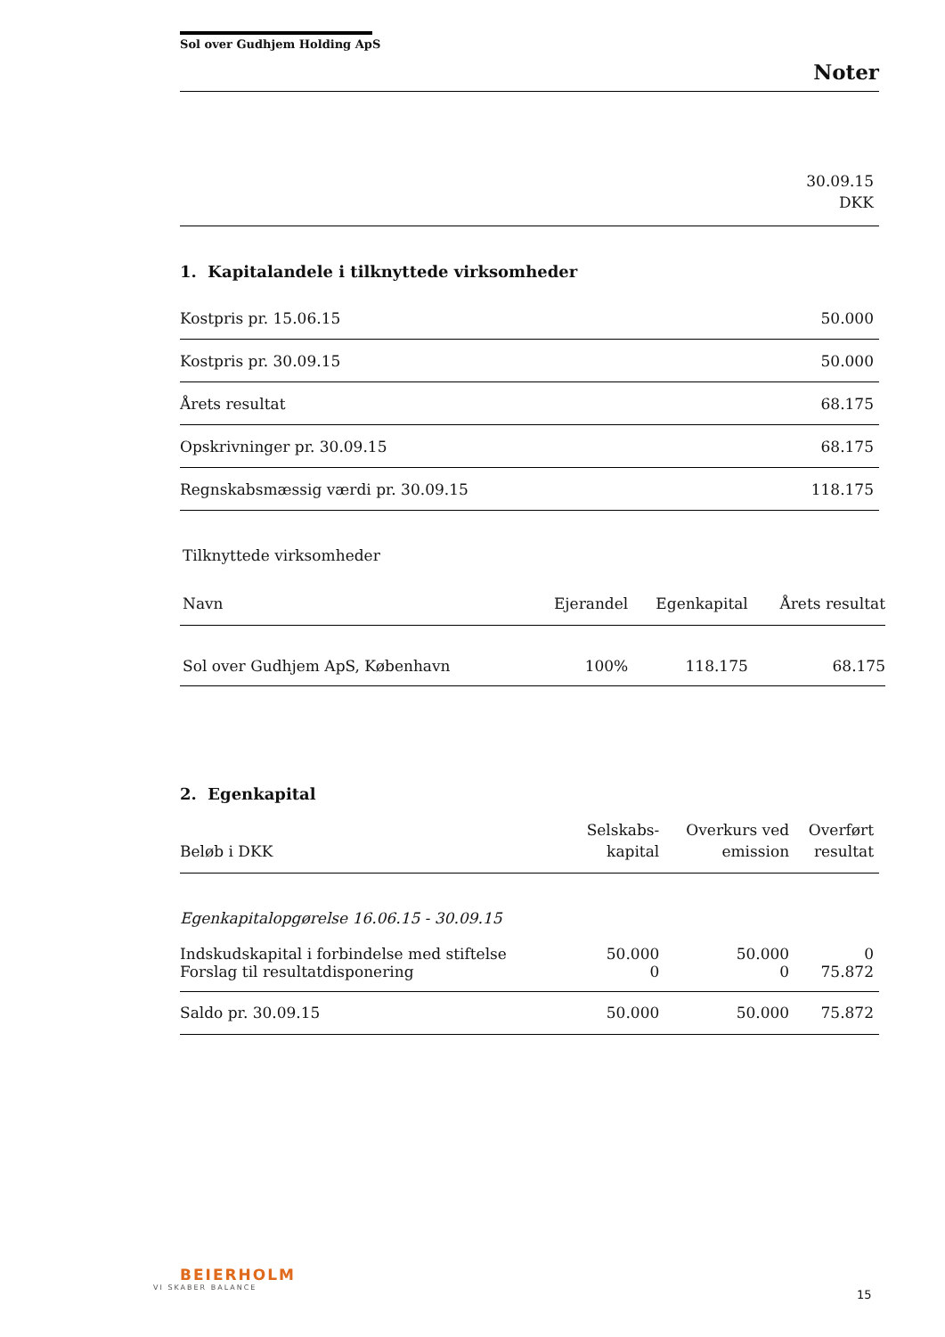Sol over Gudhjem Holding ApS
Noter
30.09.15
DKK
1. Kapitalandele i tilknyttede virksomheder
| Kostpris pr. 15.06.15 | 50.000 |
| Kostpris pr. 30.09.15 | 50.000 |
| Årets resultat | 68.175 |
| Opskrivninger pr. 30.09.15 | 68.175 |
| Regnskabsmæssig værdi pr. 30.09.15 | 118.175 |
Tilknyttede virksomheder
| Navn | Ejerandel | Egenkapital | Årets resultat |
| --- | --- | --- | --- |
| Sol over Gudhjem ApS, København | 100% | 118.175 | 68.175 |
2. Egenkapital
| Beløb i DKK | Selskabs- kapital | Overkurs ved emission | Overført resultat |
| --- | --- | --- | --- |
| Egenkapitalopgørelse 16.06.15 - 30.09.15 | | | |
| Indskudskapital i forbindelse med stiftelse | 50.000 | 50.000 | 0 |
| Forslag til resultatdisponering | 0 | 0 | 75.872 |
| Saldo pr. 30.09.15 | 50.000 | 50.000 | 75.872 |
BEIERHOLM
VI SKABER BALANCE
15